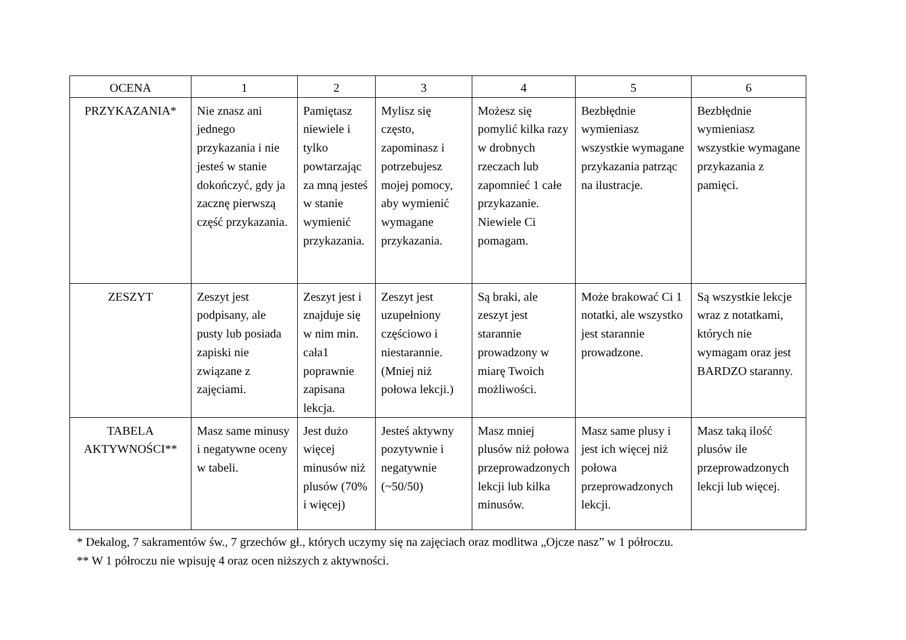| OCENA | 1 | 2 | 3 | 4 | 5 | 6 |
| --- | --- | --- | --- | --- | --- | --- |
| PRZYKAZANIA* | Nie znasz ani jednego przykazania i nie jesteś w stanie dokończyć, gdy ja zacznę pierwszą część przykazania. | Pamiętasz niewiele i tylko powtarzając za mną jesteś w stanie wymienić przykazania. | Mylisz się często, zapominasz i potrzebujesz mojej pomocy, aby wymienić wymagane przykazania. | Możesz się pomylić kilka razy w drobnych rzeczach lub zapomnieć 1 całe przykazanie. Niewiele Ci pomagam. | Bezbłędnie wymieniasz wszystkie wymagane przykazania patrząc na ilustracje. | Bezbłędnie wymieniasz wszystkie wymagane przykazania z pamięci. |
| ZESZYT | Zeszyt jest podpisany, ale pusty lub posiada zapiski nie związane z zajęciami. | Zeszyt jest i znajduje się w nim min. cała1 poprawnie zapisana lekcja. | Zeszyt jest uzupełniony częściowo i niestarannie. (Mniej niż połowa lekcji.) | Są braki, ale zeszyt jest starannie prowadzony w miarę Twoich możliwości. | Może brakować Ci 1 notatki, ale wszystko jest starannie prowadzone. | Są wszystkie lekcje wraz z notatkami, których nie wymagam oraz jest BARDZO staranny. |
| TABELA AKTYWNOŚCI** | Masz same minusy i negatywne oceny w tabeli. | Jest dużo więcej minusów niż plusów (70% i więcej) | Jesteś aktywny pozytywnie i negatywnie (~50/50) | Masz mniej plusów niż połowa przeprowadzonych lekcji lub kilka minusów. | Masz same plusy i jest ich więcej niż połowa przeprowadzonych lekcji. | Masz taką ilość plusów ile przeprowadzonych lekcji lub więcej. |
* Dekalog, 7 sakramentów św., 7 grzechów gł., których uczymy się na zajęciach oraz modlitwa „Ojcze nasz” w 1 półroczu.
** W 1 półroczu nie wpisuję 4 oraz ocen niższych z aktywności.